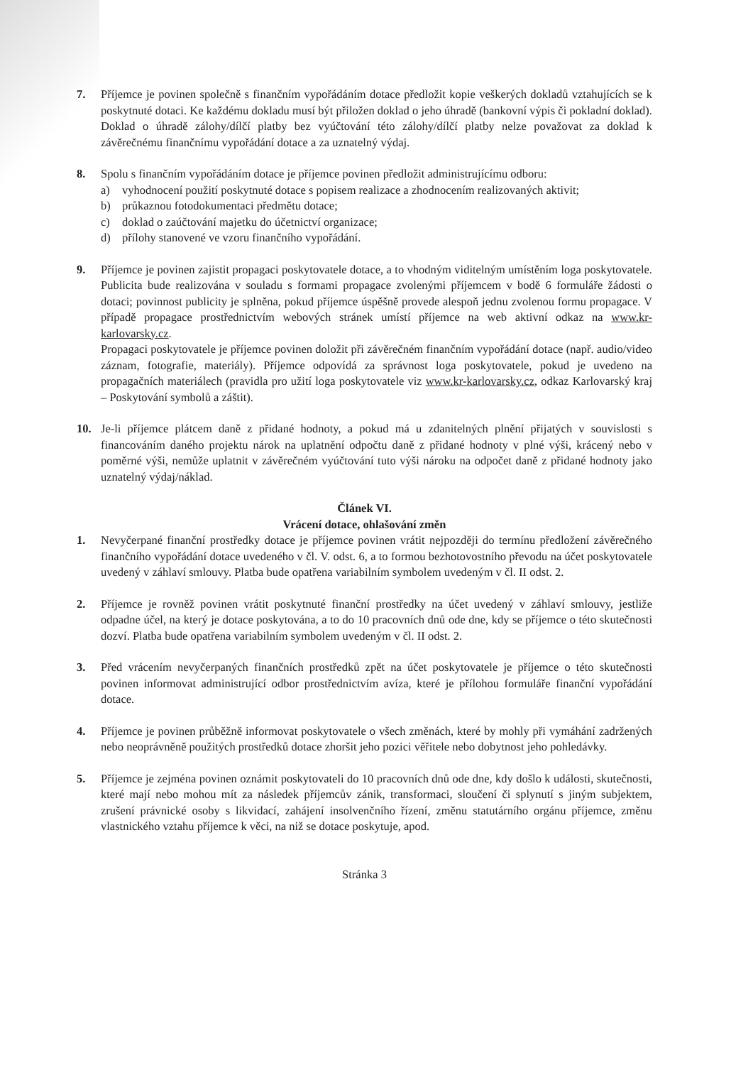7. Příjemce je povinen společně s finančním vypořádáním dotace předložit kopie veškerých dokladů vztahujících se k poskytnuté dotaci. Ke každému dokladu musí být přiložen doklad o jeho úhradě (bankovní výpis či pokladní doklad). Doklad o úhradě zálohy/dílčí platby bez vyúčtování této zálohy/dílčí platby nelze považovat za doklad k závěrečnému finančnímu vypořádání dotace a za uznatelný výdaj.
8. Spolu s finančním vypořádáním dotace je příjemce povinen předložit administrujícímu odboru:
a) vyhodnocení použití poskytnuté dotace s popisem realizace a zhodnocením realizovaných aktivit;
b) průkaznou fotodokumentaci předmětu dotace;
c) doklad o zaúčtování majetku do účetnictví organizace;
d) přílohy stanovené ve vzoru finančního vypořádání.
9. Příjemce je povinen zajistit propagaci poskytovatele dotace, a to vhodným viditelným umístěním loga poskytovatele. Publicita bude realizována v souladu s formami propagace zvolenými příjemcem v bodě 6 formuláře žádosti o dotaci; povinnost publicity je splněna, pokud příjemce úspěšně provede alespoň jednu zvolenou formu propagace. V případě propagace prostřednictvím webových stránek umístí příjemce na web aktivní odkaz na www.kr-karlovarsky.cz.
Propagaci poskytovatele je příjemce povinen doložit při závěrečném finančním vypořádání dotace (např. audio/video záznam, fotografie, materiály). Příjemce odpovídá za správnost loga poskytovatele, pokud je uvedeno na propagačních materiálech (pravidla pro užití loga poskytovatele viz www.kr-karlovarsky.cz, odkaz Karlovarský kraj – Poskytování symbolů a záštit).
10. Je-li příjemce plátcem daně z přidané hodnoty, a pokud má u zdanitelných plnění přijatých v souvislosti s financováním daného projektu nárok na uplatnění odpočtu daně z přidané hodnoty v plné výši, krácený nebo v poměrné výši, nemůže uplatnit v závěrečném vyúčtování tuto výši nároku na odpočet daně z přidané hodnoty jako uznatelný výdaj/náklad.
Článek VI.
Vrácení dotace, ohlašování změn
1. Nevyčerpané finanční prostředky dotace je příjemce povinen vrátit nejpozději do termínu předložení závěrečného finančního vypořádání dotace uvedeného v čl. V. odst. 6, a to formou bezhotovostního převodu na účet poskytovatele uvedený v záhlaví smlouvy. Platba bude opatřena variabilním symbolem uvedeným v čl. II odst. 2.
2. Příjemce je rovněž povinen vrátit poskytnuté finanční prostředky na účet uvedený v záhlaví smlouvy, jestliže odpadne účel, na který je dotace poskytována, a to do 10 pracovních dnů ode dne, kdy se příjemce o této skutečnosti dozví. Platba bude opatřena variabilním symbolem uvedeným v čl. II odst. 2.
3. Před vrácením nevyčerpaných finančních prostředků zpět na účet poskytovatele je příjemce o této skutečnosti povinen informovat administrující odbor prostřednictvím avíza, které je přílohou formuláře finanční vypořádání dotace.
4. Příjemce je povinen průběžně informovat poskytovatele o všech změnách, které by mohly při vymáhání zadržených nebo neoprávněně použitých prostředků dotace zhoršit jeho pozici věřitele nebo dobytnost jeho pohledávky.
5. Příjemce je zejména povinen oznámit poskytovateli do 10 pracovních dnů ode dne, kdy došlo k události, skutečnosti, které mají nebo mohou mít za následek příjemcův zánik, transformaci, sloučení či splynutí s jiným subjektem, zrušení právnické osoby s likvidací, zahájení insolvenčního řízení, změnu statutárního orgánu příjemce, změnu vlastnického vztahu příjemce k věci, na niž se dotace poskytuje, apod.
Stránka 3